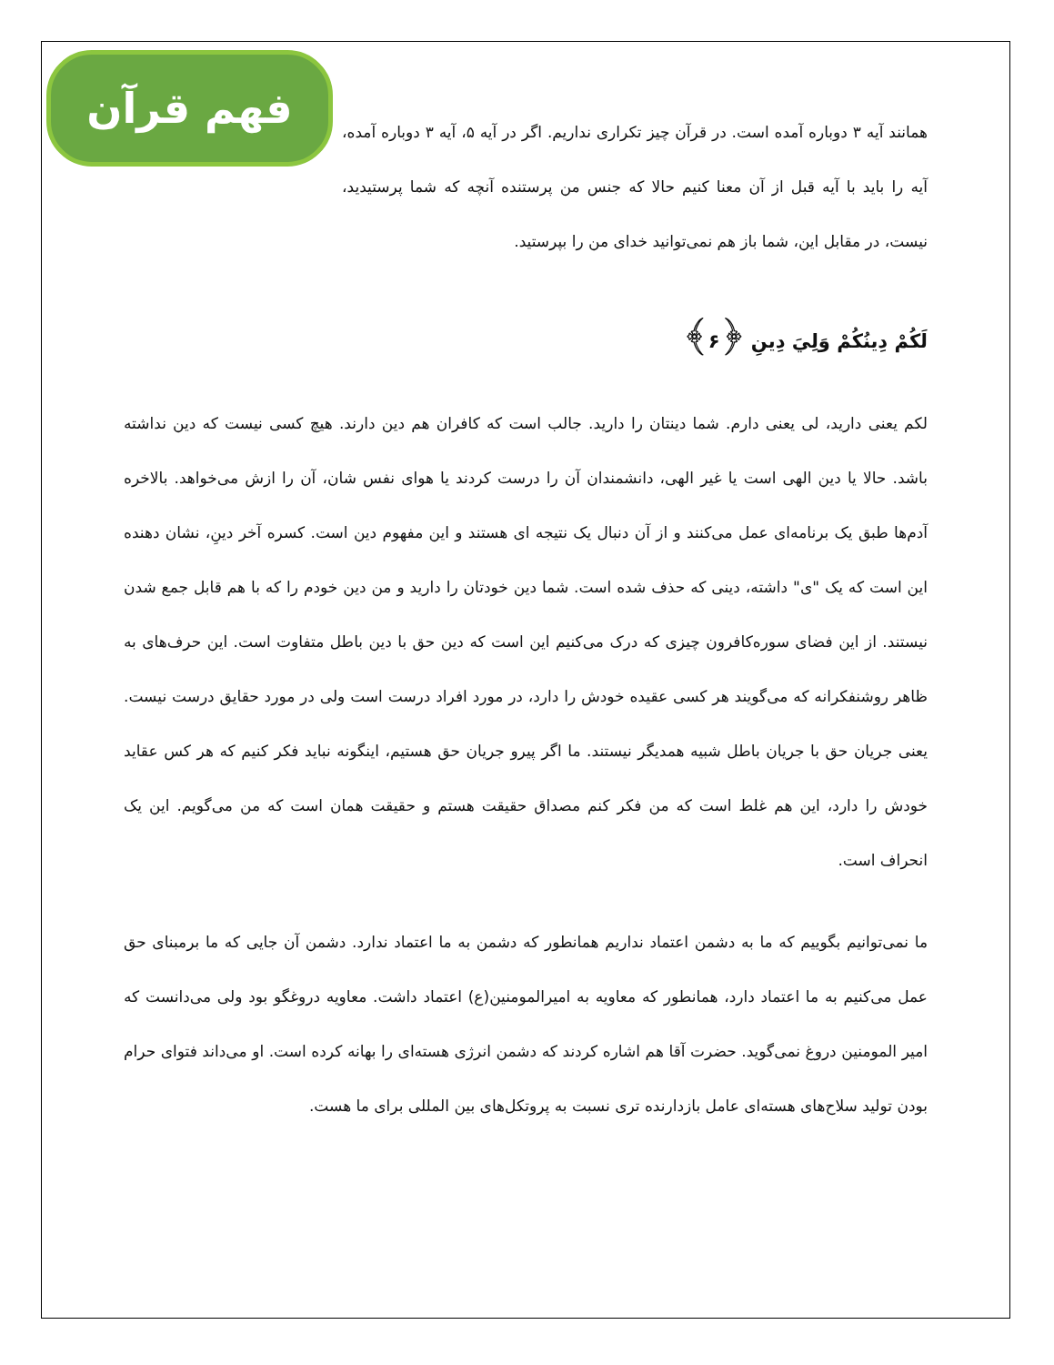فهم قرآن
همانند آیه ۳ دوباره آمده است. در قرآن چیز تکراری نداریم. اگر در آیه ۵، آیه ۳ دوباره آمده، آیه را باید با آیه قبل از آن معنا کنیم حالا که جنس من پرستنده آنچه که شما پرستیدید، نیست، در مقابل این، شما باز هم نمی‌توانید خدای من را بپرستید.
لَكُمْ دِينُكُمْ وَلِيَ دِينِ ﴿۶﴾
لکم یعنی دارید، لی یعنی دارم. شما دینتان را دارید. جالب است که کافران هم دین دارند. هیچ کسی نیست که دین نداشته باشد. حالا یا دین الهی است یا غیر الهی، دانشمندان آن را درست کردند یا هوای نفس شان، آن را ازش می‌خواهد. بالاخره آدم‌ها طبق یک برنامه‌ای عمل می‌کنند و از آن دنبال یک نتیجه ای هستند و این مفهوم دین است. کسره آخر دینِ، نشان دهنده این است که یک "ی" داشته، دینی که حذف شده است. شما دین خودتان را دارید و من دین خودم را که با هم قابل جمع شدن نیستند. از این فضای سوره‌کافرون چیزی که درک می‌کنیم این است که دین حق با دین باطل متفاوت است. این حرف‌های به ظاهر روشنفکرانه که می‌گویند هر کسی عقیده خودش را دارد، در مورد افراد درست است ولی در مورد حقایق درست نیست. یعنی جریان حق با جریان باطل شبیه همدیگر نیستند. ما اگر پیرو جریان حق هستیم، اینگونه نباید فکر کنیم که هر کس عقاید خودش را دارد، این هم غلط است که من فکر کنم مصداق حقیقت هستم و حقیقت همان است که من می‌گویم. این یک انحراف است.
ما نمی‌توانیم بگوییم که ما به دشمن اعتماد نداریم همانطور که دشمن به ما اعتماد ندارد. دشمن آن جایی که ما برمبنای حق عمل می‌کنیم به ما اعتماد دارد، همانطور که معاویه به امیرالمومنین(ع) اعتماد داشت. معاویه دروغگو بود ولی می‌دانست که امیر المومنین دروغ نمی‌گوید. حضرت آقا هم اشاره کردند که دشمن انرژی هسته‌ای را بهانه کرده است. او می‌داند فتوای حرام بودن تولید سلاح‌های هسته‌ای عامل بازدارنده تری نسبت به پروتکل‌های بین المللی برای ما هست.